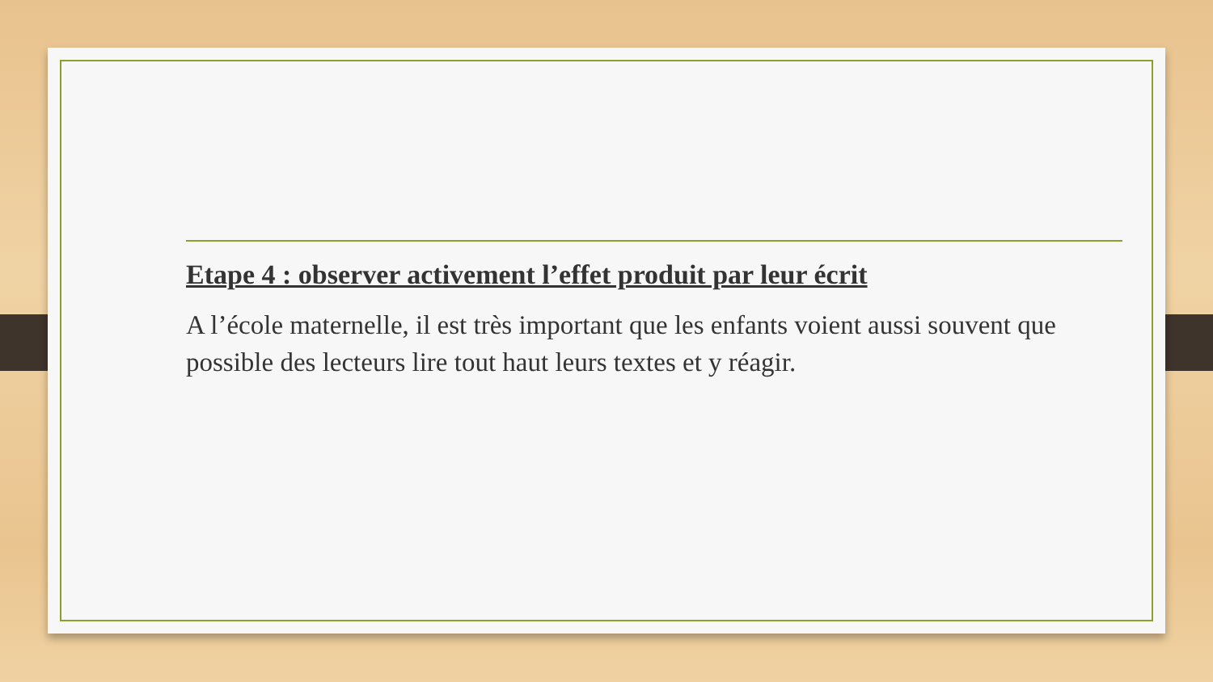Etape 4 : observer activement l’effet produit par leur écrit
A l’école maternelle, il est très important que les enfants voient aussi souvent que possible des lecteurs lire tout haut leurs textes et y réagir.